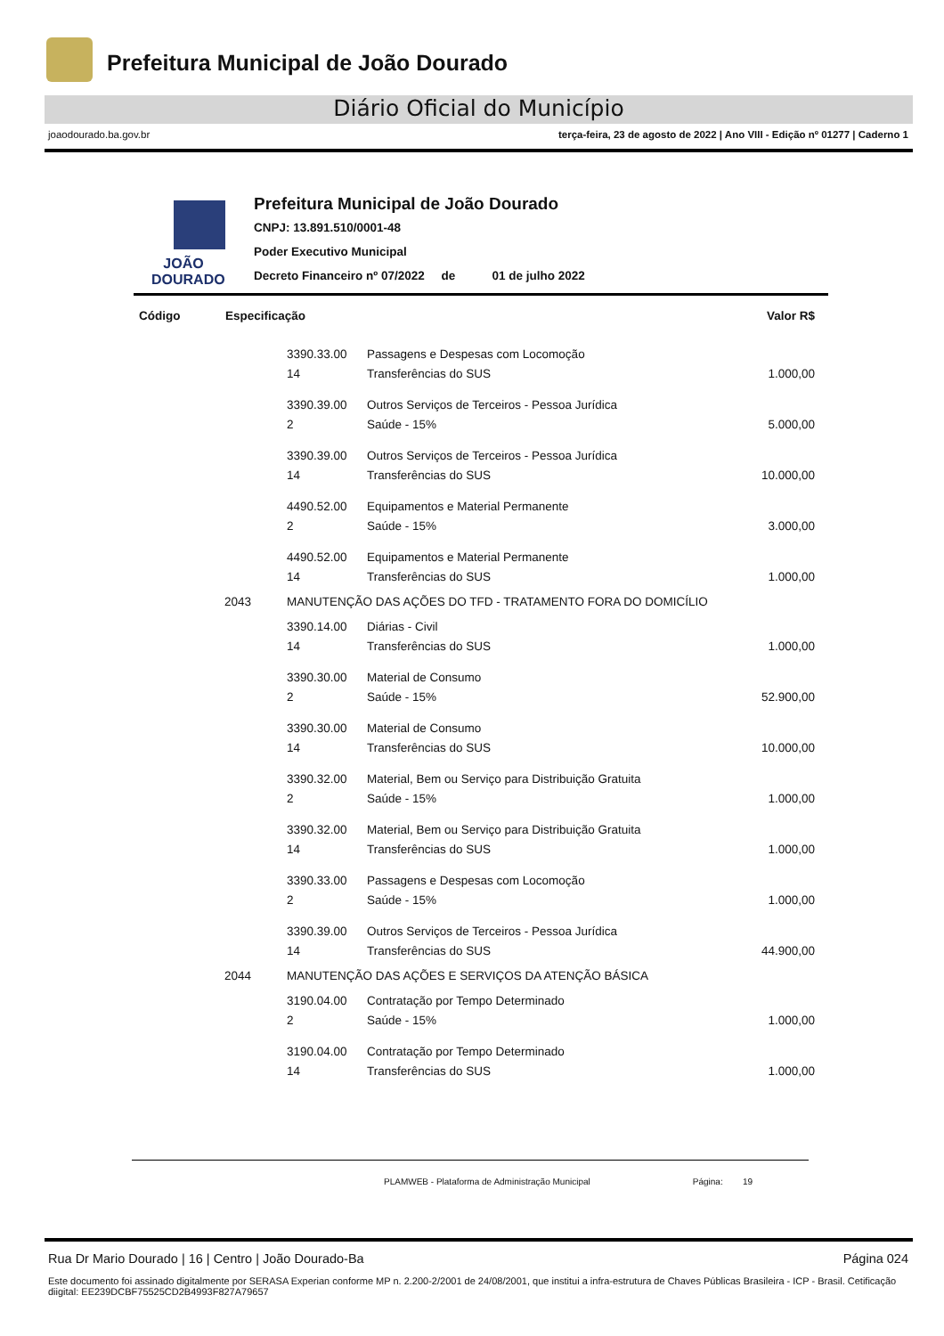Prefeitura Municipal de João Dourado
Diário Oficial do Município
joaodourado.ba.gov.br terça-feira, 23 de agosto de 2022 | Ano VIII - Edição nº 01277 | Caderno 1
JOÃO
DOURADO
Prefeitura Municipal de João Dourado
CNPJ: 13.891.510/0001-48
Poder Executivo Municipal
Decreto Financeiro nº 07/2022 de 01 de julho 2022
| Código | Especificação | | | Valor R$ |
| --- | --- | --- | --- | --- |
| | | 3390.33.00 | Passagens e Despesas com Locomoção | |
| | | 14 | Transferências do SUS | 1.000,00 |
| | | 3390.39.00 | Outros Serviços de Terceiros - Pessoa Jurídica | |
| | | 2 | Saúde - 15% | 5.000,00 |
| | | 3390.39.00 | Outros Serviços de Terceiros - Pessoa Jurídica | |
| | | 14 | Transferências do SUS | 10.000,00 |
| | | 4490.52.00 | Equipamentos e Material Permanente | |
| | | 2 | Saúde - 15% | 3.000,00 |
| | | 4490.52.00 | Equipamentos e Material Permanente | |
| | | 14 | Transferências do SUS | 1.000,00 |
| | 2043 | MANUTENÇÃO DAS AÇÕES DO TFD - TRATAMENTO FORA DO DOMICÍLIO | | |
| | | 3390.14.00 | Diárias - Civil | |
| | | 14 | Transferências do SUS | 1.000,00 |
| | | 3390.30.00 | Material de Consumo | |
| | | 2 | Saúde - 15% | 52.900,00 |
| | | 3390.30.00 | Material de Consumo | |
| | | 14 | Transferências do SUS | 10.000,00 |
| | | 3390.32.00 | Material, Bem ou Serviço para Distribuição Gratuita | |
| | | 2 | Saúde - 15% | 1.000,00 |
| | | 3390.32.00 | Material, Bem ou Serviço para Distribuição Gratuita | |
| | | 14 | Transferências do SUS | 1.000,00 |
| | | 3390.33.00 | Passagens e Despesas com Locomoção | |
| | | 2 | Saúde - 15% | 1.000,00 |
| | | 3390.39.00 | Outros Serviços de Terceiros - Pessoa Jurídica | |
| | | 14 | Transferências do SUS | 44.900,00 |
| | 2044 | MANUTENÇÃO DAS AÇÕES E SERVIÇOS DA ATENÇÃO BÁSICA | | |
| | | 3190.04.00 | Contratação por Tempo Determinado | |
| | | 2 | Saúde - 15% | 1.000,00 |
| | | 3190.04.00 | Contratação por Tempo Determinado | |
| | | 14 | Transferências do SUS | 1.000,00 |
PLAMWEB - Plataforma de Administração Municipal Página: 19
Rua Dr Mario Dourado | 16 | Centro | João Dourado-Ba Página 024
Este documento foi assinado digitalmente por SERASA Experian conforme MP n. 2.200-2/2001 de 24/08/2001, que institui a infra-estrutura de Chaves Públicas Brasileira - ICP - Brasil. Cetificação diigital: EE239DCBF75525CD2B4993F827A79657